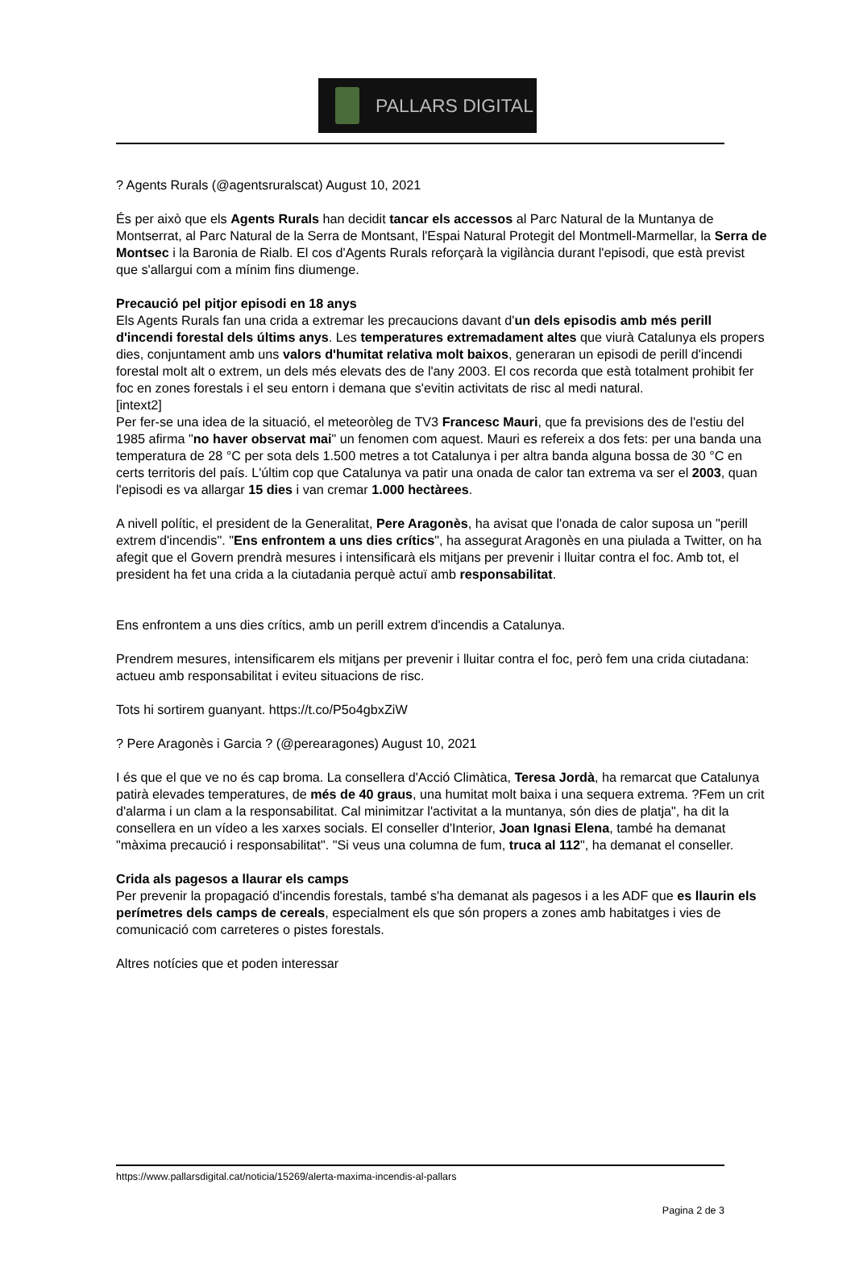PALLARS DIGITAL
? Agents Rurals (@agentsruralscat) August 10, 2021
És per això que els Agents Rurals han decidit tancar els accessos al Parc Natural de la Muntanya de Montserrat, al Parc Natural de la Serra de Montsant, l'Espai Natural Protegit del Montmell-Marmellar, la Serra de Montsec i la Baronia de Rialb. El cos d'Agents Rurals reforçarà la vigilància durant l'episodi, que està previst que s'allargui com a mínim fins diumenge.
Precaució pel pitjor episodi en 18 anys
Els Agents Rurals fan una crida a extremar les precaucions davant d'un dels episodis amb més perill d'incendi forestal dels últims anys. Les temperatures extremadament altes que viurà Catalunya els propers dies, conjuntament amb uns valors d'humitat relativa molt baixos, generaran un episodi de perill d'incendi forestal molt alt o extrem, un dels més elevats des de l'any 2003. El cos recorda que està totalment prohibit fer foc en zones forestals i el seu entorn i demana que s'evitin activitats de risc al medi natural.
[intext2]
Per fer-se una idea de la situació, el meteoròleg de TV3 Francesc Mauri, que fa previsions des de l'estiu del 1985 afirma "no haver observat mai" un fenomen com aquest. Mauri es refereix a dos fets: per una banda una temperatura de 28 °C per sota dels 1.500 metres a tot Catalunya i per altra banda alguna bossa de 30 °C en certs territoris del país. L'últim cop que Catalunya va patir una onada de calor tan extrema va ser el 2003, quan l'episodi es va allargar 15 dies i van cremar 1.000 hectàrees.
A nivell polític, el president de la Generalitat, Pere Aragonès, ha avisat que l'onada de calor suposa un "perill extrem d'incendis". "Ens enfrontem a uns dies crítics", ha assegurat Aragonès en una piulada a Twitter, on ha afegit que el Govern prendrà mesures i intensificarà els mitjans per prevenir i lluitar contra el foc. Amb tot, el president ha fet una crida a la ciutadania perquè actuï amb responsabilitat.
Ens enfrontem a uns dies crítics, amb un perill extrem d'incendis a Catalunya.
Prendrem mesures, intensificarem els mitjans per prevenir i lluitar contra el foc, però fem una crida ciutadana: actueu amb responsabilitat i eviteu situacions de risc.
Tots hi sortirem guanyant. https://t.co/P5o4gbxZiW
? Pere Aragonès i Garcia ? (@perearagones) August 10, 2021
I és que el que ve no és cap broma. La consellera d'Acció Climàtica, Teresa Jordà, ha remarcat que Catalunya patirà elevades temperatures, de més de 40 graus, una humitat molt baixa i una sequera extrema. ?Fem un crit d'alarma i un clam a la responsabilitat. Cal minimitzar l'activitat a la muntanya, són dies de platja", ha dit la consellera en un vídeo a les xarxes socials. El conseller d'Interior, Joan Ignasi Elena, també ha demanat "màxima precaució i responsabilitat". "Si veus una columna de fum, truca al 112", ha demanat el conseller.
Crida als pagesos a llaurar els camps
Per prevenir la propagació d'incendis forestals, també s'ha demanat als pagesos i a les ADF que es llaurin els perímetres dels camps de cereals, especialment els que són propers a zones amb habitatges i vies de comunicació com carreteres o pistes forestals.
Altres notícies que et poden interessar
https://www.pallarsdigital.cat/noticia/15269/alerta-maxima-incendis-al-pallars
Pagina 2 de 3